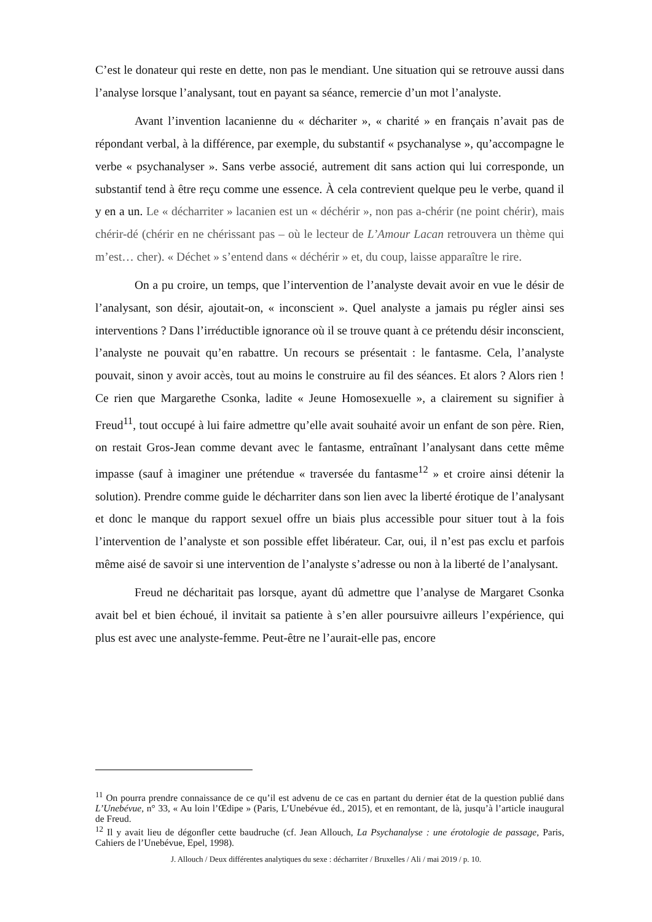C’est le donateur qui reste en dette, non pas le mendiant. Une situation qui se retrouve aussi dans l’analyse lorsque l’analysant, tout en payant sa séance, remercie d’un mot l’analyste.
Avant l’invention lacanienne du « déchariter », « charité » en français n’avait pas de répondant verbal, à la différence, par exemple, du substantif « psychanalyse », qu’accompagne le verbe « psychanalyser ». Sans verbe associé, autrement dit sans action qui lui corresponde, un substantif tend à être reçu comme une essence. À cela contrevient quelque peu le verbe, quand il y en a un. Le « décharriter » lacanien est un « déchérir », non pas a-chérir (ne point chérir), mais chérir-dé (chérir en ne chérissant pas – où le lecteur de L’Amour Lacan retrouvera un thème qui m’est… cher). « Déchet » s’entend dans « déchérir » et, du coup, laisse apparaître le rire.
On a pu croire, un temps, que l’intervention de l’analyste devait avoir en vue le désir de l’analysant, son désir, ajoutait-on, « inconscient ». Quel analyste a jamais pu régler ainsi ses interventions ? Dans l’irréductible ignorance où il se trouve quant à ce prétendu désir inconscient, l’analyste ne pouvait qu’en rabattre. Un recours se présentait : le fantasme. Cela, l’analyste pouvait, sinon y avoir accès, tout au moins le construire au fil des séances. Et alors ? Alors rien ! Ce rien que Margarethe Csonka, ladite « Jeune Homosexuelle », a clairement su signifier à Freud<sup>11</sup>, tout occupé à lui faire admettre qu’elle avait souhaité avoir un enfant de son père. Rien, on restait Gros-Jean comme devant avec le fantasme, entraînant l’analysant dans cette même impasse (sauf à imaginer une prétendue « traversée du fantasme<sup>12</sup> » et croire ainsi détenir la solution). Prendre comme guide le décharriter dans son lien avec la liberté érotique de l’analysant et donc le manque du rapport sexuel offre un biais plus accessible pour situer tout à la fois l’intervention de l’analyste et son possible effet libérateur. Car, oui, il n’est pas exclu et parfois même aisé de savoir si une intervention de l’analyste s’adresse ou non à la liberté de l’analysant.
Freud ne décharitait pas lorsque, ayant dû admettre que l’analyse de Margaret Csonka avait bel et bien échoué, il invitait sa patiente à s’en aller poursuivre ailleurs l’expérience, qui plus est avec une analyste-femme. Peut-être ne l’aurait-elle pas, encore
<sup>11</sup> On pourra prendre connaissance de ce qu’il est advenu de ce cas en partant du dernier état de la question publié dans L’Unebévue, n° 33, « Au loin l’Œdipe » (Paris, L’Unebévue éd., 2015), et en remontant, de là, jusqu’à l’article inaugural de Freud.
<sup>12</sup> Il y avait lieu de dégonfler cette baudruche (cf. Jean Allouch, La Psychanalyse : une érotologie de passage, Paris, Cahiers de l’Unebévue, Epel, 1998).
J. Allouch / Deux différentes analytiques du sexe : décharriter / Bruxelles / Ali / mai 2019 / p. 10.